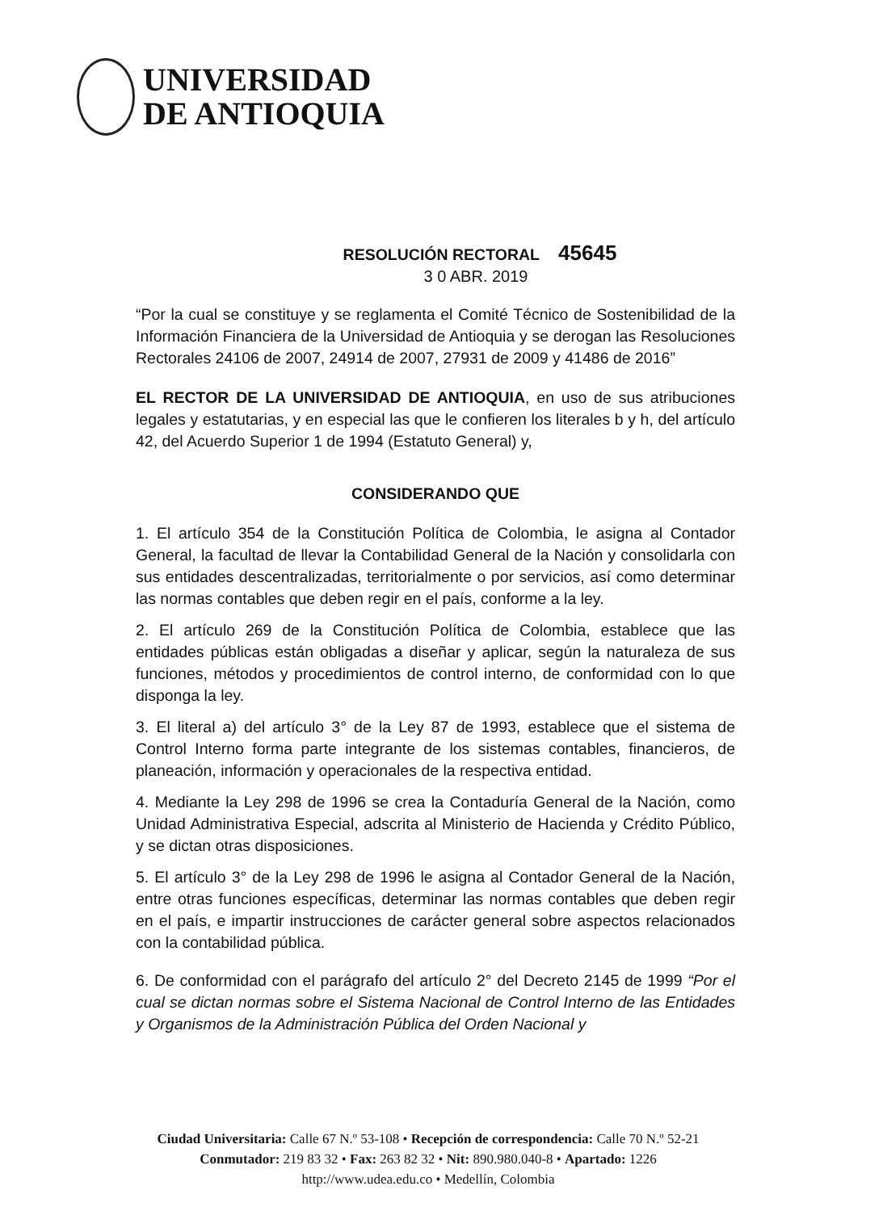UNIVERSIDAD
DE ANTIOQUIA
RESOLUCIÓN RECTORAL 45645
3 0 ABR. 2019
“Por la cual se constituye y se reglamenta el Comité Técnico de Sostenibilidad de la Información Financiera de la Universidad de Antioquia y se derogan las Resoluciones Rectorales 24106 de 2007, 24914 de 2007, 27931 de 2009 y 41486 de 2016”
EL RECTOR DE LA UNIVERSIDAD DE ANTIOQUIA, en uso de sus atribuciones legales y estatutarias, y en especial las que le confieren los literales b y h, del artículo 42, del Acuerdo Superior 1 de 1994 (Estatuto General) y,
CONSIDERANDO QUE
1. El artículo 354 de la Constitución Política de Colombia, le asigna al Contador General, la facultad de llevar la Contabilidad General de la Nación y consolidarla con sus entidades descentralizadas, territorialmente o por servicios, así como determinar las normas contables que deben regir en el país, conforme a la ley.
2. El artículo 269 de la Constitución Política de Colombia, establece que las entidades públicas están obligadas a diseñar y aplicar, según la naturaleza de sus funciones, métodos y procedimientos de control interno, de conformidad con lo que disponga la ley.
3. El literal a) del artículo 3° de la Ley 87 de 1993, establece que el sistema de Control Interno forma parte integrante de los sistemas contables, financieros, de planeación, información y operacionales de la respectiva entidad.
4. Mediante la Ley 298 de 1996 se crea la Contaduría General de la Nación, como Unidad Administrativa Especial, adscrita al Ministerio de Hacienda y Crédito Público, y se dictan otras disposiciones.
5. El artículo 3° de la Ley 298 de 1996 le asigna al Contador General de la Nación, entre otras funciones específicas, determinar las normas contables que deben regir en el país, e impartir instrucciones de carácter general sobre aspectos relacionados con la contabilidad pública.
6. De conformidad con el parágrafo del artículo 2° del Decreto 2145 de 1999 “Por el cual se dictan normas sobre el Sistema Nacional de Control Interno de las Entidades y Organismos de la Administración Pública del Orden Nacional y
Ciudad Universitaria: Calle 67 N.º 53-108 • Recepción de correspondencia: Calle 70 N.º 52-21
Conmutador: 219 83 32 • Fax: 263 82 32 • Nit: 890.980.040-8 • Apartado: 1226
http://www.udea.edu.co • Medellín, Colombia